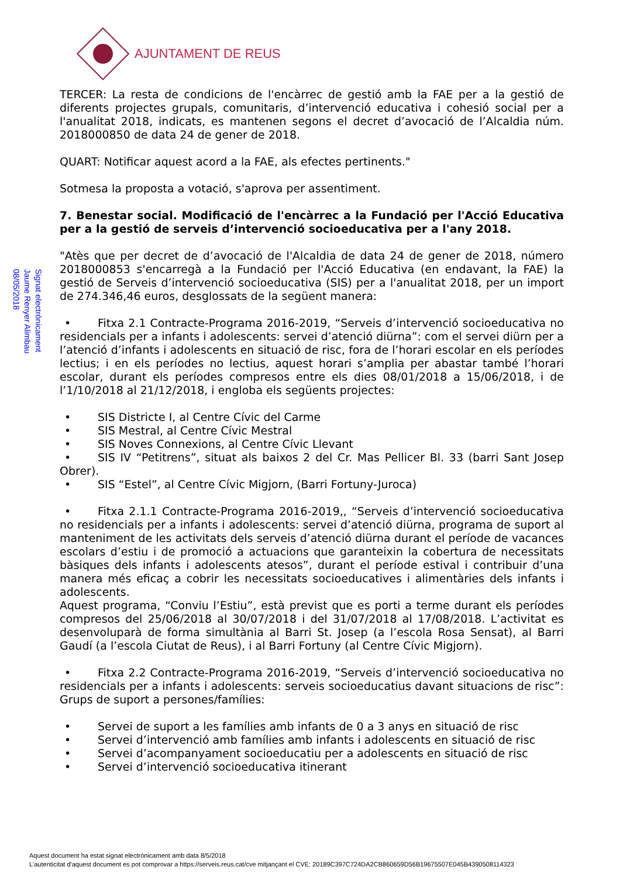AJUNTAMENT DE REUS
Signat electrònicament
Jaume Renyer Alimbau
08/05/2018
TERCER: La resta de condicions de l'encàrrec de gestió amb la FAE per a la gestió de diferents projectes grupals, comunitaris, d’intervenció educativa i cohesió social per a l'anualitat 2018, indicats, es mantenen segons el decret d’avocació de l’Alcaldia núm. 2018000850 de data 24 de gener de 2018.
QUART: Notificar aquest acord a la FAE, als efectes pertinents."
Sotmesa la proposta a votació, s'aprova per assentiment.
7. Benestar social. Modificació de l'encàrrec a la Fundació per l'Acció Educativa per a la gestió de serveis d’intervenció socioeducativa per a l'any 2018.
"Atès que per decret de d’avocació de l'Alcaldia de data 24 de gener de 2018, número 2018000853 s'encarregà a la Fundació per l'Acció Educativa (en endavant, la FAE) la gestió de Serveis d’intervenció socioeducativa (SIS) per a l'anualitat 2018, per un import de 274.346,46 euros, desglossats de la següent manera:
• Fitxa 2.1 Contracte-Programa 2016-2019, “Serveis d’intervenció socioeducativa no residencials per a infants i adolescents: servei d’atenció diürna”: com el servei diürn per a l’atenció d’infants i adolescents en situació de risc, fora de l’horari escolar en els períodes lectius; i en els períodes no lectius, aquest horari s’amplia per abastar també l’horari escolar, durant els períodes compresos entre els dies 08/01/2018 a 15/06/2018, i de l’1/10/2018 al 21/12/2018, i engloba els següents projectes:
• SIS Districte I, al Centre Cívic del Carme
• SIS Mestral, al Centre Cívic Mestral
• SIS Noves Connexions, al Centre Cívic Llevant
• SIS IV “Petitrens”, situat als baixos 2 del Cr. Mas Pellicer Bl. 33 (barri Sant Josep Obrer).
• SIS “Estel”, al Centre Cívic Migjorn, (Barri Fortuny-Juroca)
• Fitxa 2.1.1 Contracte-Programa 2016-2019,, “Serveis d’intervenció socioeducativa no residencials per a infants i adolescents: servei d’atenció diürna, programa de suport al manteniment de les activitats dels serveis d’atenció diürna durant el període de vacances escolars d’estiu i de promoció a actuacions que garanteixin la cobertura de necessitats bàsiques dels infants i adolescents atesos”, durant el període estival i contribuir d’una manera més eficaç a cobrir les necessitats socioeducatives i alimentàries dels infants i adolescents.
Aquest programa, “Conviu l’Estiu”, està previst que es porti a terme durant els períodes compresos del 25/06/2018 al 30/07/2018 i del 31/07/2018 al 17/08/2018. L’activitat es desenvoluparà de forma simultània al Barri St. Josep (a l’escola Rosa Sensat), al Barri Gaudí (a l’escola Ciutat de Reus), i al Barri Fortuny (al Centre Cívic Migjorn).
• Fitxa 2.2 Contracte-Programa 2016-2019, “Serveis d’intervenció socioeducativa no residencials per a infants i adolescents: serveis socioeducatius davant situacions de risc”: Grups de suport a persones/famílies:
• Servei de suport a les famílies amb infants de 0 a 3 anys en situació de risc
• Servei d’intervenció amb famílies amb infants i adolescents en situació de risc
• Servei d’acompanyament socioeducatiu per a adolescents en situació de risc
• Servei d’intervenció socioeducativa itinerant
Aquest document ha estat signat electrònicament amb data 8/5/2018
L'autenticitat d'aquest document es pot comprovar a https://serveis.reus.cat/cve mitjançant el CVE: 20189C397C724DA2CB860659D56B19675507E045B4390508114323